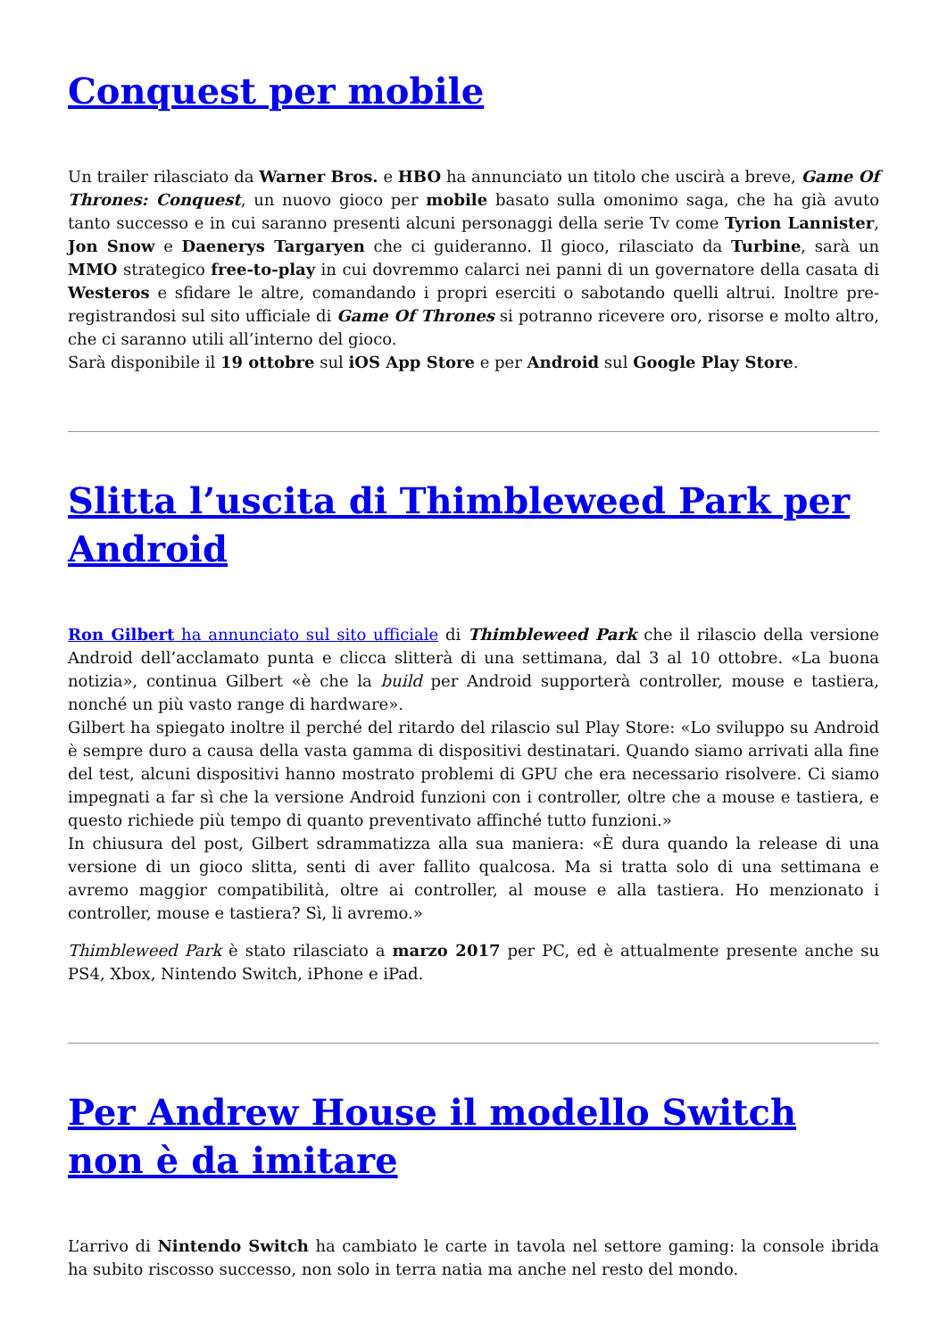Conquest per mobile
Un trailer rilasciato da Warner Bros. e HBO ha annunciato un titolo che uscirà a breve, Game Of Thrones: Conquest, un nuovo gioco per mobile basato sulla omonimo saga, che ha già avuto tanto successo e in cui saranno presenti alcuni personaggi della serie Tv come Tyrion Lannister, Jon Snow e Daenerys Targaryen che ci guideranno. Il gioco, rilasciato da Turbine, sarà un MMO strategico free-to-play in cui dovremmo calarci nei panni di un governatore della casata di Westeros e sfidare le altre, comandando i propri eserciti o sabotando quelli altrui. Inoltre pre-registrandosi sul sito ufficiale di Game Of Thrones si potranno ricevere oro, risorse e molto altro, che ci saranno utili all’interno del gioco.
Sarà disponibile il 19 ottobre sul iOS App Store e per Android sul Google Play Store.
Slitta l’uscita di Thimbleweed Park per Android
Ron Gilbert ha annunciato sul sito ufficiale di Thimbleweed Park che il rilascio della versione Android dell’acclamato punta e clicca slitterà di una settimana, dal 3 al 10 ottobre. «La buona notizia», continua Gilbert «è che la build per Android supporterà controller, mouse e tastiera, nonché un più vasto range di hardware».
Gilbert ha spiegato inoltre il perché del ritardo del rilascio sul Play Store: «Lo sviluppo su Android è sempre duro a causa della vasta gamma di dispositivi destinatari. Quando siamo arrivati alla fine del test, alcuni dispositivi hanno mostrato problemi di GPU che era necessario risolvere. Ci siamo impegnati a far sì che la versione Android funzioni con i controller, oltre che a mouse e tastiera, e questo richiede più tempo di quanto preventivato affinché tutto funzioni.»
In chiusura del post, Gilbert sdrammatizza alla sua maniera: «È dura quando la release di una versione di un gioco slitta, senti di aver fallito qualcosa. Ma si tratta solo di una settimana e avremo maggior compatibilità, oltre ai controller, al mouse e alla tastiera. Ho menzionato i controller, mouse e tastiera? Sì, li avremo.»
Thimbleweed Park è stato rilasciato a marzo 2017 per PC, ed è attualmente presente anche su PS4, Xbox, Nintendo Switch, iPhone e iPad.
Per Andrew House il modello Switch non è da imitare
L’arrivo di Nintendo Switch ha cambiato le carte in tavola nel settore gaming: la console ibrida ha subito riscosso successo, non solo in terra natia ma anche nel resto del mondo.